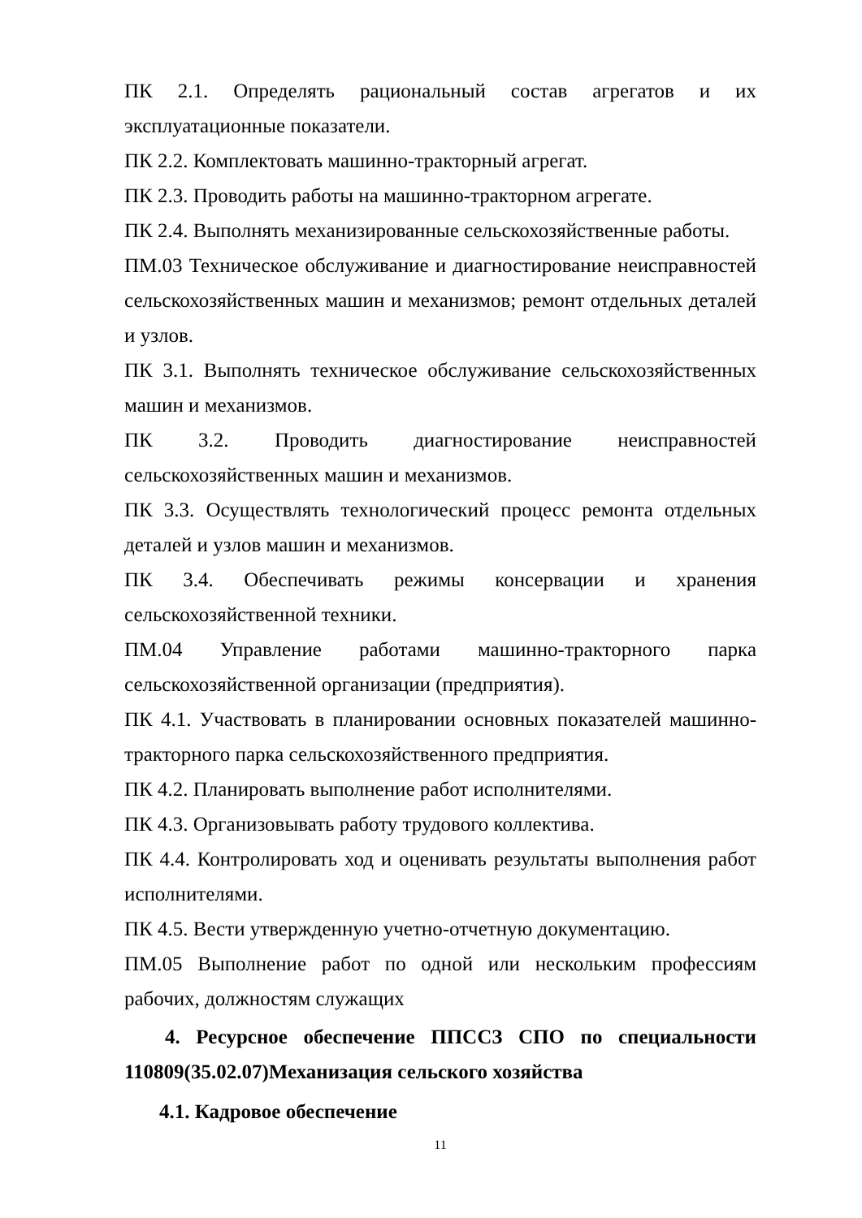ПК 2.1. Определять рациональный состав агрегатов и их эксплуатационные показатели.
ПК 2.2. Комплектовать машинно-тракторный агрегат.
ПК 2.3. Проводить работы на машинно-тракторном агрегате.
ПК 2.4. Выполнять механизированные сельскохозяйственные работы.
ПМ.03 Техническое обслуживание и диагностирование неисправностей сельскохозяйственных машин и механизмов; ремонт отдельных деталей и узлов.
ПК 3.1. Выполнять техническое обслуживание сельскохозяйственных машин и механизмов.
ПК 3.2. Проводить диагностирование неисправностей сельскохозяйственных машин и механизмов.
ПК 3.3. Осуществлять технологический процесс ремонта отдельных деталей и узлов машин и механизмов.
ПК 3.4. Обеспечивать режимы консервации и хранения сельскохозяйственной техники.
ПМ.04 Управление работами машинно-тракторного парка сельскохозяйственной организации (предприятия).
ПК 4.1. Участвовать в планировании основных показателей машинно-тракторного парка сельскохозяйственного предприятия.
ПК 4.2. Планировать выполнение работ исполнителями.
ПК 4.3. Организовывать работу трудового коллектива.
ПК 4.4. Контролировать ход и оценивать результаты выполнения работ исполнителями.
ПК 4.5. Вести утвержденную учетно-отчетную документацию.
ПМ.05 Выполнение работ по одной или нескольким профессиям рабочих, должностям служащих
4. Ресурсное обеспечение ППССЗ СПО по специальности 110809(35.02.07)Механизация сельского хозяйства
4.1. Кадровое обеспечение
11